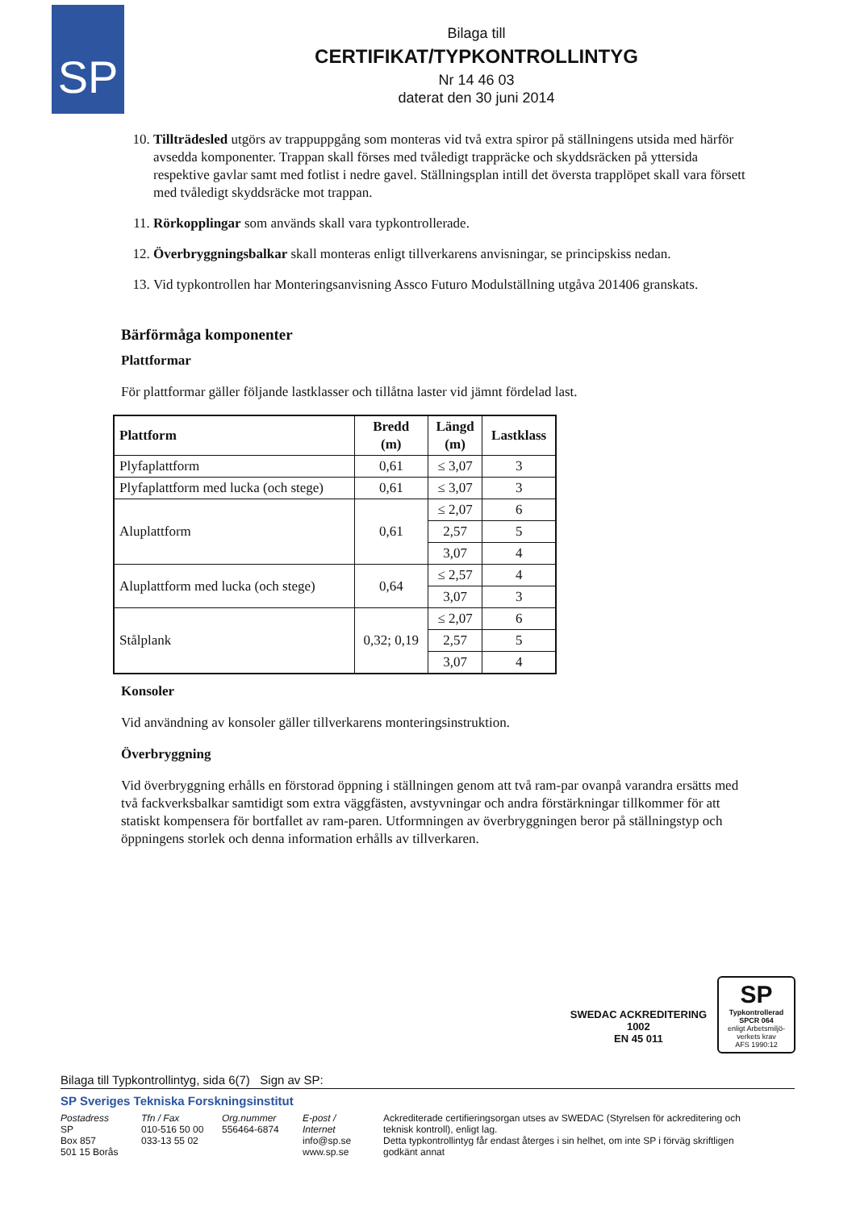SP
Bilaga till
CERTIFIKAT/TYPKONTROLLINTYG
Nr 14 46 03
daterat den 30 juni 2014
10. Tillträdesled utgörs av trappuppgång som monteras vid två extra spiror på ställningens utsida med härför avsedda komponenter. Trappan skall förses med tvåledigt trappräcke och skyddsräcken på yttersida respektive gavlar samt med fotlist i nedre gavel. Ställningsplan intill det översta trapplöpet skall vara försett med tvåledigt skyddsräcke mot trappan.
11. Rörkopplingar som används skall vara typkontrollerade.
12. Överbryggningsbalkar skall monteras enligt tillverkarens anvisningar, se principskiss nedan.
13. Vid typkontrollen har Monteringsanvisning Assco Futuro Modulställning utgåva 201406 granskats.
Bärförmåga komponenter
Plattformar
För plattformar gäller följande lastklasser och tillåtna laster vid jämnt fördelad last.
| Plattform | Bredd (m) | Längd (m) | Lastklass |
| --- | --- | --- | --- |
| Plyfaplattform | 0,61 | ≤ 3,07 | 3 |
| Plyfaplattform med lucka (och stege) | 0,61 | ≤ 3,07 | 3 |
| Aluplattform | 0,61 | ≤ 2,07 | 6 |
| | | 2,57 | 5 |
| | | 3,07 | 4 |
| Aluplattform med lucka (och stege) | 0,64 | ≤ 2,57 | 4 |
| | | 3,07 | 3 |
| Stålplank | 0,32; 0,19 | ≤ 2,07 | 6 |
| | | 2,57 | 5 |
| | | 3,07 | 4 |
Konsoler
Vid användning av konsoler gäller tillverkarens monteringsinstruktion.
Överbryggning
Vid överbryggning erhålls en förstorad öppning i ställningen genom att två ram-par ovanpå varandra ersätts med två fackverksbalkar samtidigt som extra väggfästen, avstyvningar och andra förstärkningar tillkommer för att statiskt kompensera för bortfallet av ram-paren. Utformningen av överbryggningen beror på ställningstyp och öppningens storlek och denna information erhålls av tillverkaren.
SWEDAC ACKREDITERING
1002
EN 45 011
SP
Typkontrollerad
SPCR 064
enligt Arbetsmiljö-verkets krav
AFS 1990:12
Bilaga till Typkontrollintyg, sida 6(7) Sign av SP:
SP Sveriges Tekniska Forskningsinstitut
Postadress
SP
Box 857
501 15 Borås
Tfn / Fax
010-516 50 00
033-13 55 02
Org.nummer
556464-6874
E-post / Internet
info@sp.se
www.sp.se
Ackrediterade certifieringsorgan utses av SWEDAC (Styrelsen för ackreditering och teknisk kontroll), enligt lag.
Detta typkontrollintyg får endast återges i sin helhet, om inte SP i förväg skriftligen godkänt annat